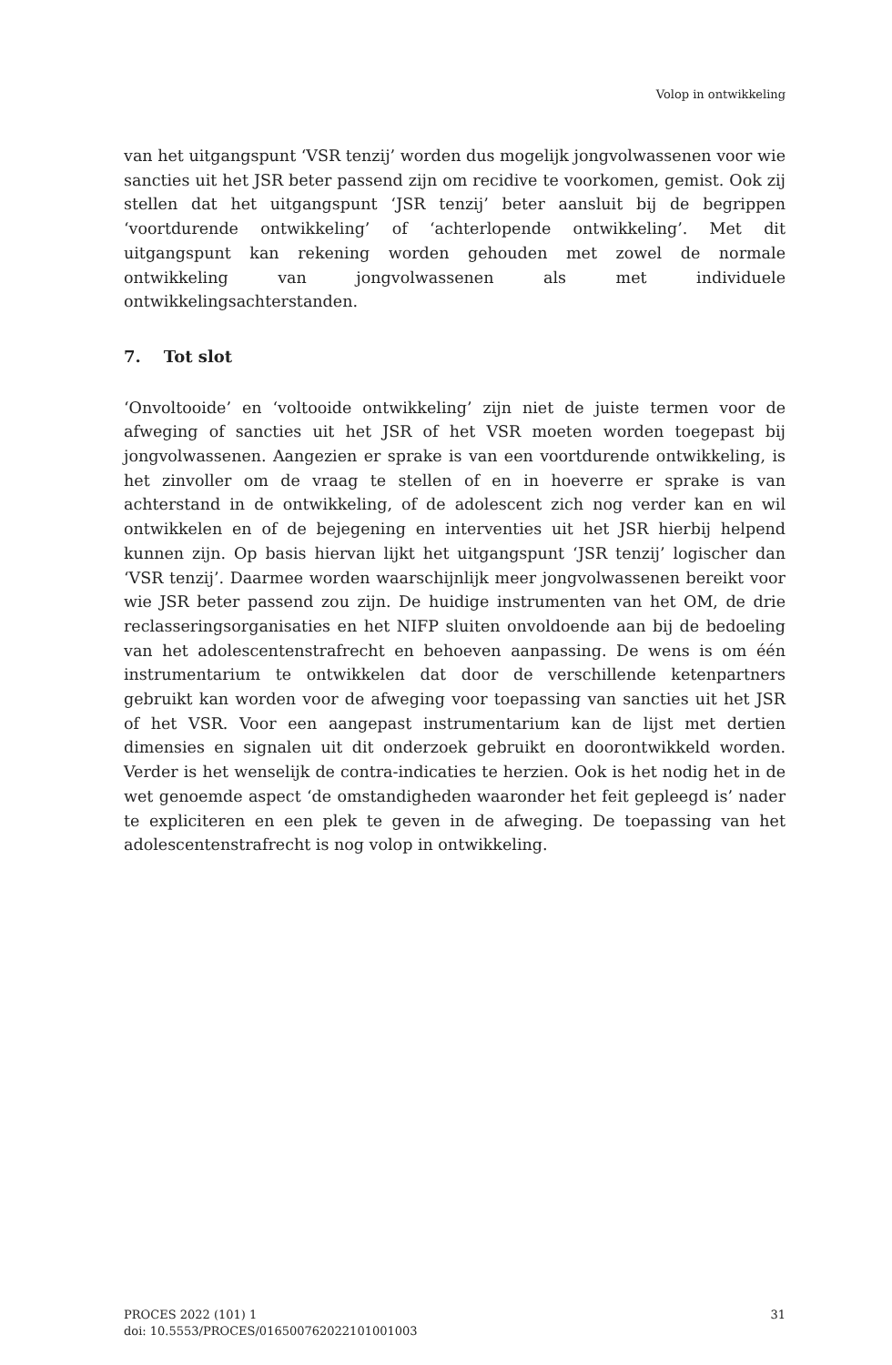Volop in ontwikkeling
van het uitgangspunt ‘VSR tenzij’ worden dus mogelijk jongvolwassenen voor wie sancties uit het JSR beter passend zijn om recidive te voorkomen, gemist. Ook zij stellen dat het uitgangspunt ‘JSR tenzij’ beter aansluit bij de begrippen ‘voortdurende ontwikkeling’ of ‘achterlopende ontwikkeling’. Met dit uitgangspunt kan rekening worden gehouden met zowel de normale ontwikkeling van jongvolwassenen als met individuele ontwikkelingsachterstanden.
7. Tot slot
‘Onvoltooide’ en ‘voltooide ontwikkeling’ zijn niet de juiste termen voor de afweging of sancties uit het JSR of het VSR moeten worden toegepast bij jongvolwassenen. Aangezien er sprake is van een voortdurende ontwikkeling, is het zinvoller om de vraag te stellen of en in hoeverre er sprake is van achterstand in de ontwikkeling, of de adolescent zich nog verder kan en wil ontwikkelen en of de bejegening en interventies uit het JSR hierbij helpend kunnen zijn. Op basis hiervan lijkt het uitgangspunt ‘JSR tenzij’ logischer dan ‘VSR tenzij’. Daarmee worden waarschijnlijk meer jongvolwassenen bereikt voor wie JSR beter passend zou zijn. De huidige instrumenten van het OM, de drie reclasseringsorganisaties en het NIFP sluiten onvoldoende aan bij de bedoeling van het adolescentenstrafrecht en behoeven aanpassing. De wens is om één instrumentarium te ontwikkelen dat door de verschillende ketenpartners gebruikt kan worden voor de afweging voor toepassing van sancties uit het JSR of het VSR. Voor een aangepast instrumentarium kan de lijst met dertien dimensies en signalen uit dit onderzoek gebruikt en doorontwikkeld worden. Verder is het wenselijk de contra-indicaties te herzien. Ook is het nodig het in de wet genoemde aspect ‘de omstandigheden waaronder het feit gepleegd is’ nader te expliciteren en een plek te geven in de afweging. De toepassing van het adolescentenstrafrecht is nog volop in ontwikkeling.
PROCES 2022 (101) 1
doi: 10.5553/PROCES/016500762022101001003
31